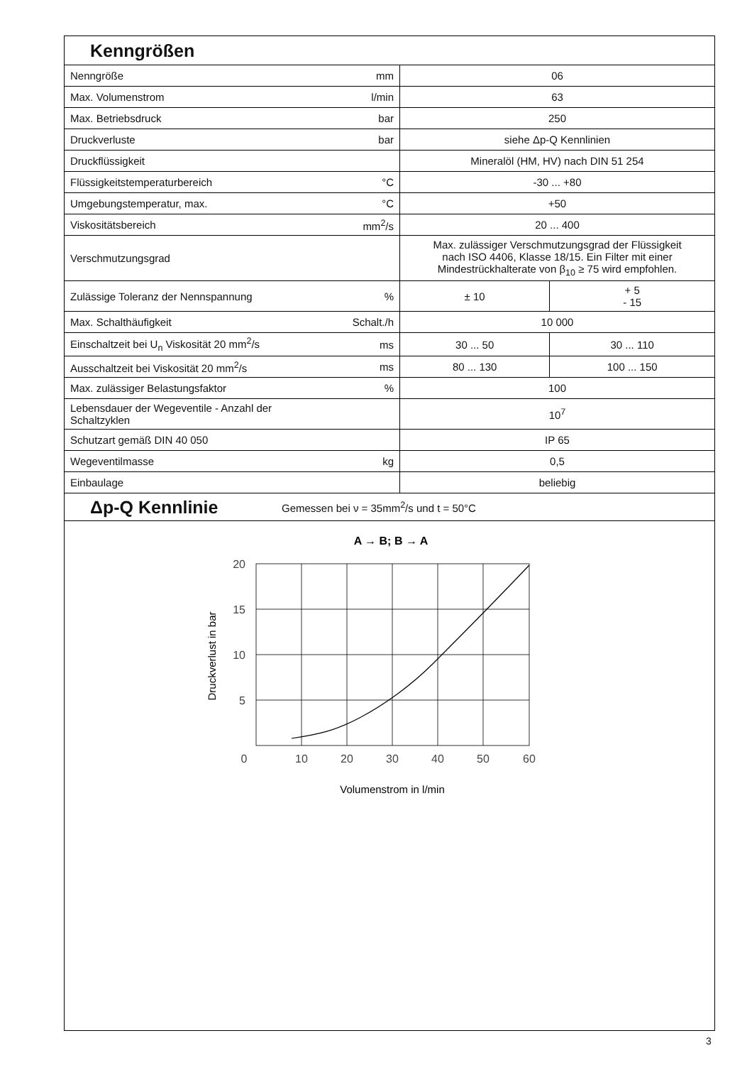Kenngrößen
| Nenngröße | mm | 06 | |
| Max. Volumenstrom | l/min | 63 | |
| Max. Betriebsdruck | bar | 250 | |
| Druckverluste | bar | siehe Δp-Q Kennlinien | |
| Druckflüssigkeit | | Mineralöl (HM, HV) nach DIN 51 254 | |
| Flüssigkeitstemperaturbereich | °C | -30 ... +80 | |
| Umgebungstemperatur, max. | °C | +50 | |
| Viskositätsbereich | mm<sup>2</sup>/s | 20 ... 400 | |
| Verschmutzungsgrad | | Max. zulässiger Verschmutzungsgrad der Flüssigkeit nach ISO 4406, Klasse 18/15. Ein Filter mit einer Mindestrückhalterate von β<sub>10</sub> ≥ 75 wird empfohlen. | |
| Zulässige Toleranz der Nennspannung | % | ± 10 | + 5 - 15 |
| Max. Schalthäufigkeit | Schalt./h | 10 000 | |
| Einschaltzeit bei U<sub>n</sub> Viskosität 20 mm<sup>2</sup>/s | ms | 30 ... 50 | 30 ... 110 |
| Ausschaltzeit bei Viskosität 20 mm<sup>2</sup>/s | ms | 80 ... 130 | 100 ... 150 |
| Max. zulässiger Belastungsfaktor | % | 100 | |
| Lebensdauer der Wegeventile - Anzahl der Schaltzyklen | | 10<sup>7</sup> | |
| Schutzart gemäß DIN 40 050 | | IP 65 | |
| Wegeventilmasse | kg | 0,5 | |
| Einbaulage | | beliebig | |
Δp-Q Kennlinie Gemessen bei ν = 35mm<sup>2</sup>/s und t = 50°C
A → B; B → A
20
15
10
5
0
10
20
30
40
50
60
Volumenstrom in l/min
Druckverlust in bar
3